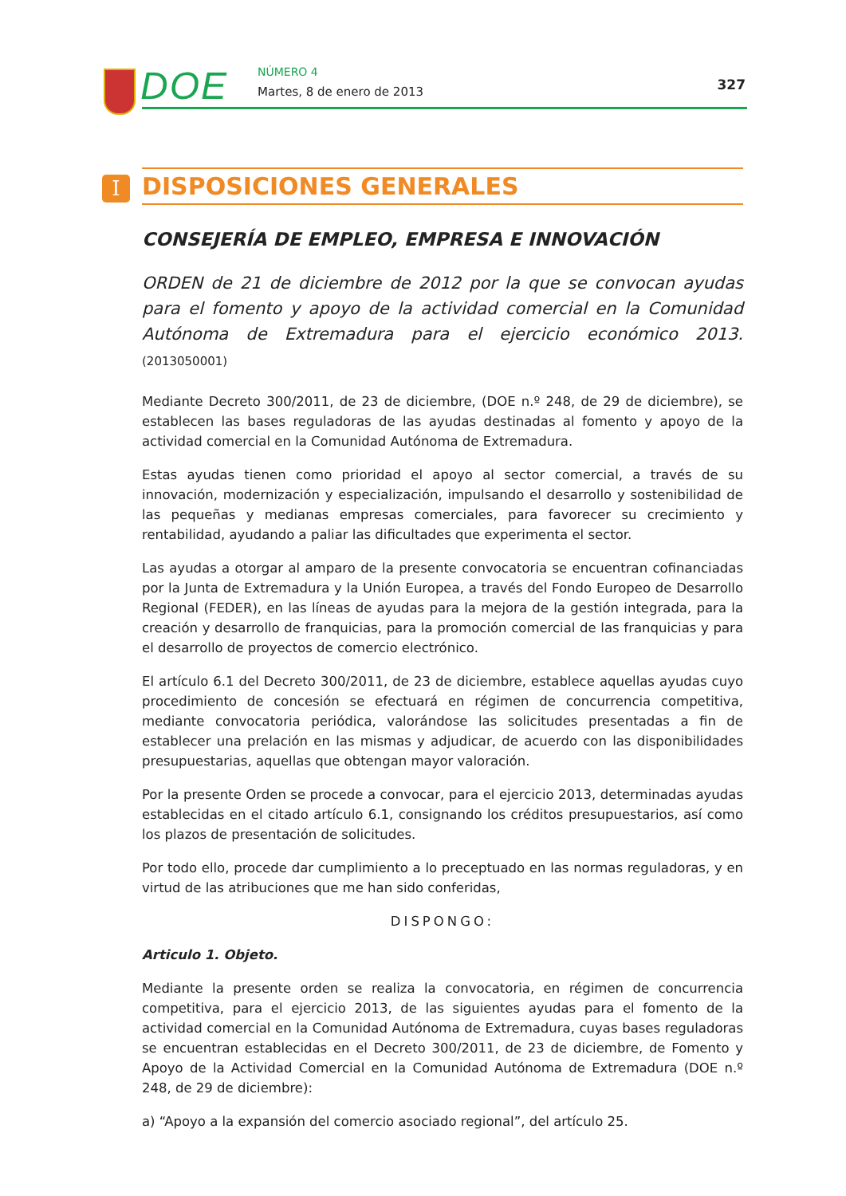DOE NÚMERO 4
Martes, 8 de enero de 2013 327
I DISPOSICIONES GENERALES
CONSEJERÍA DE EMPLEO, EMPRESA E INNOVACIÓN
ORDEN de 21 de diciembre de 2012 por la que se convocan ayudas para el fomento y apoyo de la actividad comercial en la Comunidad Autónoma de Extremadura para el ejercicio económico 2013. (2013050001)
Mediante Decreto 300/2011, de 23 de diciembre, (DOE n.º 248, de 29 de diciembre), se establecen las bases reguladoras de las ayudas destinadas al fomento y apoyo de la actividad comercial en la Comunidad Autónoma de Extremadura.
Estas ayudas tienen como prioridad el apoyo al sector comercial, a través de su innovación, modernización y especialización, impulsando el desarrollo y sostenibilidad de las pequeñas y medianas empresas comerciales, para favorecer su crecimiento y rentabilidad, ayudando a paliar las dificultades que experimenta el sector.
Las ayudas a otorgar al amparo de la presente convocatoria se encuentran cofinanciadas por la Junta de Extremadura y la Unión Europea, a través del Fondo Europeo de Desarrollo Regional (FEDER), en las líneas de ayudas para la mejora de la gestión integrada, para la creación y desarrollo de franquicias, para la promoción comercial de las franquicias y para el desarrollo de proyectos de comercio electrónico.
El artículo 6.1 del Decreto 300/2011, de 23 de diciembre, establece aquellas ayudas cuyo procedimiento de concesión se efectuará en régimen de concurrencia competitiva, mediante convocatoria periódica, valorándose las solicitudes presentadas a fin de establecer una prelación en las mismas y adjudicar, de acuerdo con las disponibilidades presupuestarias, aquellas que obtengan mayor valoración.
Por la presente Orden se procede a convocar, para el ejercicio 2013, determinadas ayudas establecidas en el citado artículo 6.1, consignando los créditos presupuestarios, así como los plazos de presentación de solicitudes.
Por todo ello, procede dar cumplimiento a lo preceptuado en las normas reguladoras, y en virtud de las atribuciones que me han sido conferidas,
DISPONGO:
Articulo 1. Objeto.
Mediante la presente orden se realiza la convocatoria, en régimen de concurrencia competitiva, para el ejercicio 2013, de las siguientes ayudas para el fomento de la actividad comercial en la Comunidad Autónoma de Extremadura, cuyas bases reguladoras se encuentran establecidas en el Decreto 300/2011, de 23 de diciembre, de Fomento y Apoyo de la Actividad Comercial en la Comunidad Autónoma de Extremadura (DOE n.º 248, de 29 de diciembre):
a) “Apoyo a la expansión del comercio asociado regional”, del artículo 25.